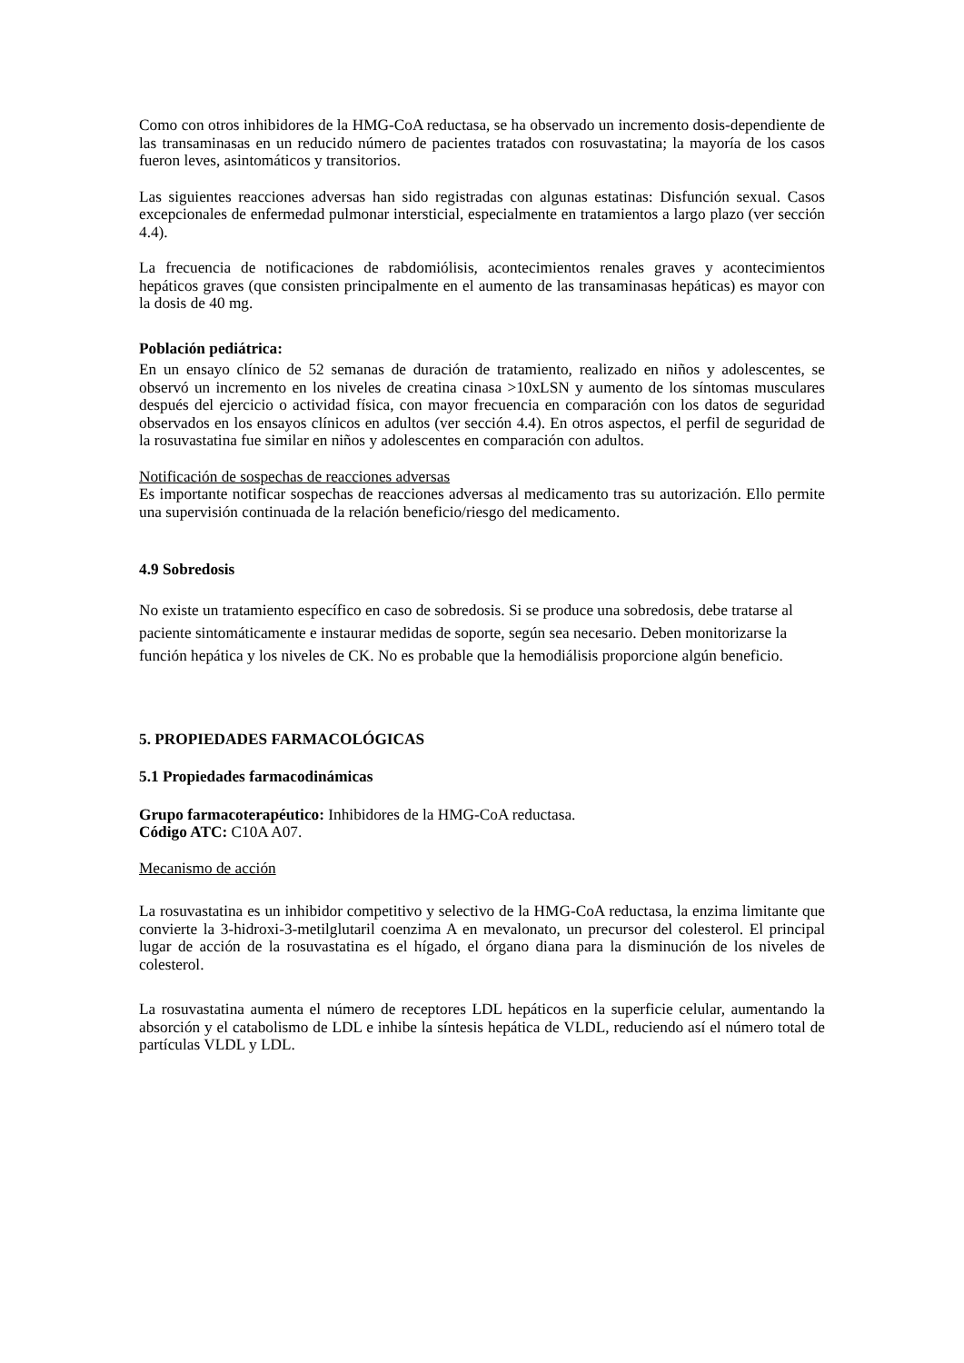Como con otros inhibidores de la HMG-CoA reductasa, se ha observado un incremento dosis-dependiente de las transaminasas en un reducido número de pacientes tratados con rosuvastatina; la mayoría de los casos fueron leves, asintomáticos y transitorios.
Las siguientes reacciones adversas han sido registradas con algunas estatinas: Disfunción sexual. Casos excepcionales de enfermedad pulmonar intersticial, especialmente en tratamientos a largo plazo (ver sección 4.4).
La frecuencia de notificaciones de rabdomiólisis, acontecimientos renales graves y acontecimientos hepáticos graves (que consisten principalmente en el aumento de las transaminasas hepáticas) es mayor con la dosis de 40 mg.
Población pediátrica:
En un ensayo clínico de 52 semanas de duración de tratamiento, realizado en niños y adolescentes, se observó un incremento en los niveles de creatina cinasa >10xLSN y aumento de los síntomas musculares después del ejercicio o actividad física, con mayor frecuencia en comparación con los datos de seguridad observados en los ensayos clínicos en adultos (ver sección 4.4). En otros aspectos, el perfil de seguridad de la rosuvastatina fue similar en niños y adolescentes en comparación con adultos.
Notificación de sospechas de reacciones adversas
Es importante notificar sospechas de reacciones adversas al medicamento tras su autorización. Ello permite una supervisión continuada de la relación beneficio/riesgo del medicamento.
4.9 Sobredosis
No existe un tratamiento específico en caso de sobredosis. Si se produce una sobredosis, debe tratarse al paciente sintomáticamente e instaurar medidas de soporte, según sea necesario. Deben monitorizarse la función hepática y los niveles de CK. No es probable que la hemodiálisis proporcione algún beneficio.
5. PROPIEDADES FARMACOLÓGICAS
5.1 Propiedades farmacodinámicas
Grupo farmacoterapéutico: Inhibidores de la HMG-CoA reductasa.
Código ATC: C10A A07.
Mecanismo de acción
La rosuvastatina es un inhibidor competitivo y selectivo de la HMG-CoA reductasa, la enzima limitante que convierte la 3-hidroxi-3-metilglutaril coenzima A en mevalonato, un precursor del colesterol. El principal lugar de acción de la rosuvastatina es el hígado, el órgano diana para la disminución de los niveles de colesterol.
La rosuvastatina aumenta el número de receptores LDL hepáticos en la superficie celular, aumentando la absorción y el catabolismo de LDL e inhibe la síntesis hepática de VLDL, reduciendo así el número total de partículas VLDL y LDL.